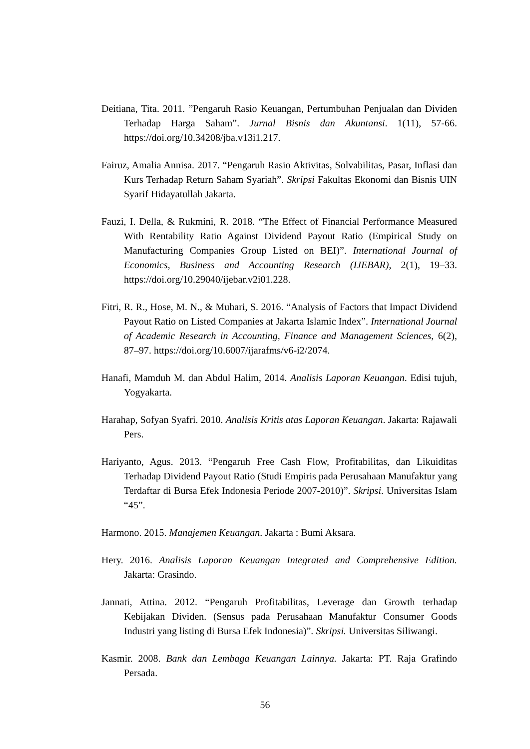Deitiana, Tita. 2011. ”Pengaruh Rasio Keuangan, Pertumbuhan Penjualan dan Dividen Terhadap Harga Saham”. Jurnal Bisnis dan Akuntansi. 1(11), 57-66. https://doi.org/10.34208/jba.v13i1.217.
Fairuz, Amalia Annisa. 2017. “Pengaruh Rasio Aktivitas, Solvabilitas, Pasar, Inflasi dan Kurs Terhadap Return Saham Syariah”. Skripsi Fakultas Ekonomi dan Bisnis UIN Syarif Hidayatullah Jakarta.
Fauzi, I. Della, & Rukmini, R. 2018. “The Effect of Financial Performance Measured With Rentability Ratio Against Dividend Payout Ratio (Empirical Study on Manufacturing Companies Group Listed on BEI)”. International Journal of Economics, Business and Accounting Research (IJEBAR), 2(1), 19–33. https://doi.org/10.29040/ijebar.v2i01.228.
Fitri, R. R., Hose, M. N., & Muhari, S. 2016. “Analysis of Factors that Impact Dividend Payout Ratio on Listed Companies at Jakarta Islamic Index”. International Journal of Academic Research in Accounting, Finance and Management Sciences, 6(2), 87–97. https://doi.org/10.6007/ijarafms/v6-i2/2074.
Hanafi, Mamduh M. dan Abdul Halim, 2014. Analisis Laporan Keuangan. Edisi tujuh, Yogyakarta.
Harahap, Sofyan Syafri. 2010. Analisis Kritis atas Laporan Keuangan. Jakarta: Rajawali Pers.
Hariyanto, Agus. 2013. “Pengaruh Free Cash Flow, Profitabilitas, dan Likuiditas Terhadap Dividend Payout Ratio (Studi Empiris pada Perusahaan Manufaktur yang Terdaftar di Bursa Efek Indonesia Periode 2007-2010)”. Skripsi. Universitas Islam “45”.
Harmono. 2015. Manajemen Keuangan. Jakarta : Bumi Aksara.
Hery. 2016. Analisis Laporan Keuangan Integrated and Comprehensive Edition. Jakarta: Grasindo.
Jannati, Attina. 2012. “Pengaruh Profitabilitas, Leverage dan Growth terhadap Kebijakan Dividen. (Sensus pada Perusahaan Manufaktur Consumer Goods Industri yang listing di Bursa Efek Indonesia)”. Skripsi. Universitas Siliwangi.
Kasmir. 2008. Bank dan Lembaga Keuangan Lainnya. Jakarta: PT. Raja Grafindo Persada.
56